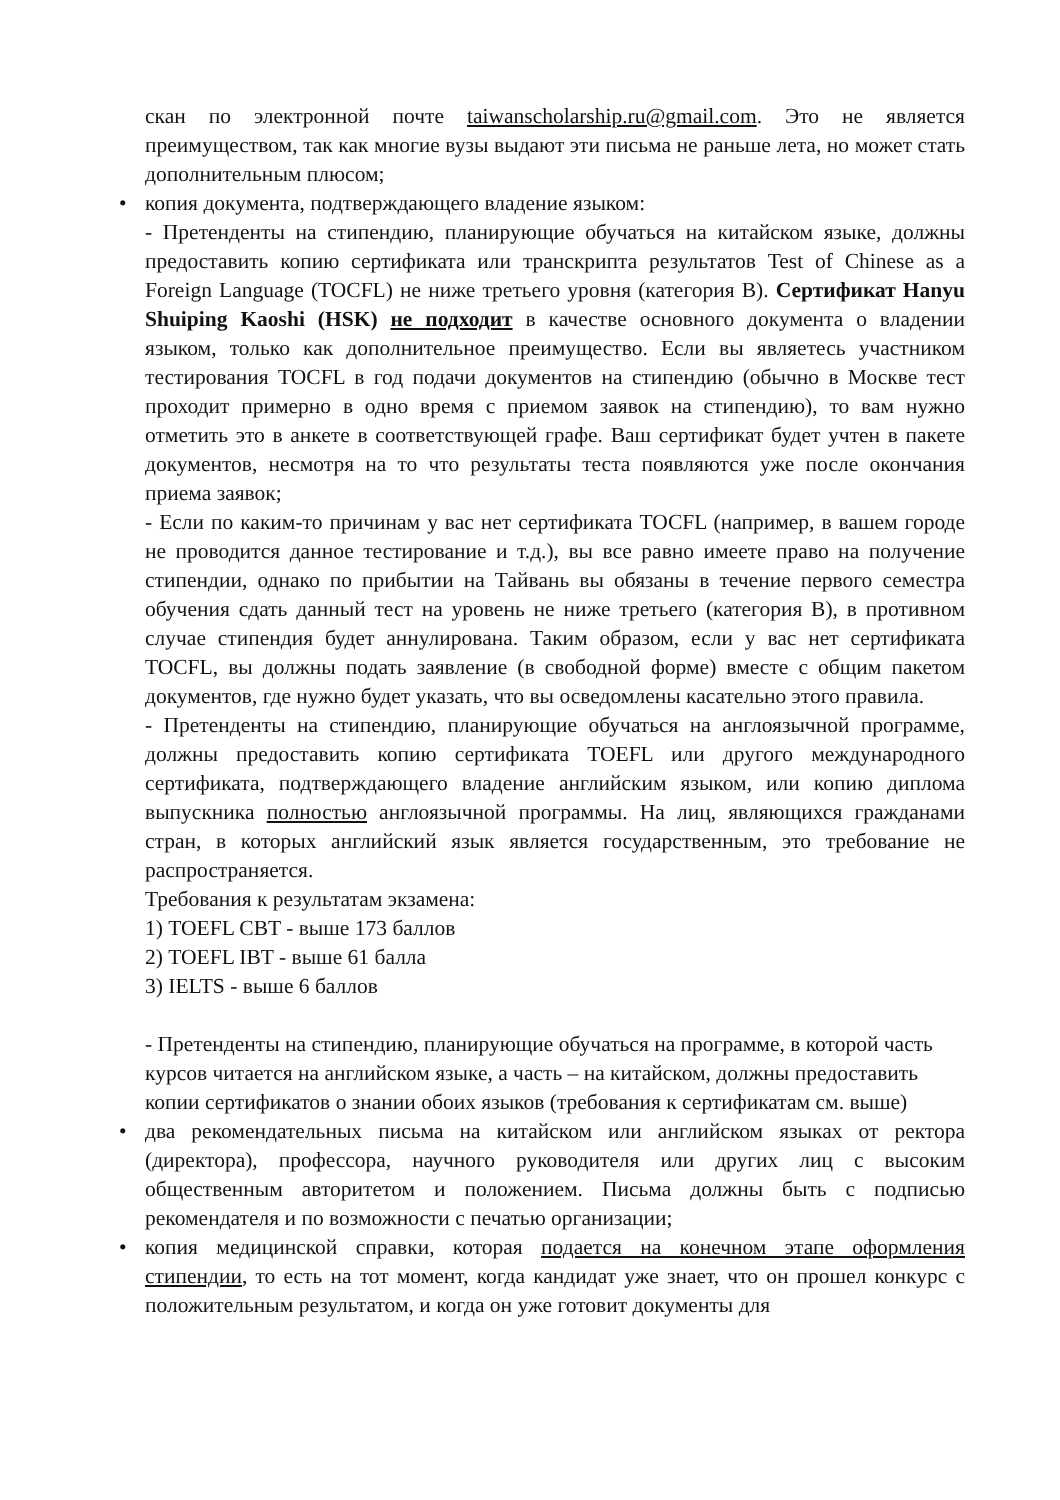скан по электронной почте taiwanscholarship.ru@gmail.com. Это не является преимуществом, так как многие вузы выдают эти письма не раньше лета, но может стать дополнительным плюсом;
•
копия документа, подтверждающего владение языком:
- Претенденты на стипендию, планирующие обучаться на китайском языке, должны предоставить копию сертификата или транскрипта результатов Test of Chinese as a Foreign Language (TOCFL) не ниже третьего уровня (категория B). Сертификат Hanyu Shuiping Kaoshi (HSK) не подходит в качестве основного документа о владении языком, только как дополнительное преимущество. Если вы являетесь участником тестирования TOCFL в год подачи документов на стипендию (обычно в Москве тест проходит примерно в одно время с приемом заявок на стипендию), то вам нужно отметить это в анкете в соответствующей графе. Ваш сертификат будет учтен в пакете документов, несмотря на то что результаты теста появляются уже после окончания приема заявок;
- Если по каким-то причинам у вас нет сертификата TOCFL (например, в вашем городе не проводится данное тестирование и т.д.), вы все равно имеете право на получение стипендии, однако по прибытии на Тайвань вы обязаны в течение первого семестра обучения сдать данный тест на уровень не ниже третьего (категория B), в противном случае стипендия будет аннулирована. Таким образом, если у вас нет сертификата TOCFL, вы должны подать заявление (в свободной форме) вместе с общим пакетом документов, где нужно будет указать, что вы осведомлены касательно этого правила.
- Претенденты на стипендию, планирующие обучаться на англоязычной программе, должны предоставить копию сертификата TOEFL или другого международного сертификата, подтверждающего владение английским языком, или копию диплома выпускника полностью англоязычной программы. На лиц, являющихся гражданами стран, в которых английский язык является государственным, это требование не распространяется.
Требования к результатам экзамена:
1) TOEFL CBT - выше 173 баллов
2) TOEFL IBT - выше 61 балла
3) IELTS - выше 6 баллов
- Претенденты на стипендию, планирующие обучаться на программе, в которой часть курсов читается на английском языке, а часть – на китайском, должны предоставить копии сертификатов о знании обоих языков (требования к сертификатам см. выше)
•
два рекомендательных письма на китайском или английском языках от ректора (директора), профессора, научного руководителя или других лиц с высоким общественным авторитетом и положением. Письма должны быть с подписью рекомендателя и по возможности с печатью организации;
•
копия медицинской справки, которая подается на конечном этапе оформления стипендии, то есть на тот момент, когда кандидат уже знает, что он прошел конкурс с положительным результатом, и когда он уже готовит документы для